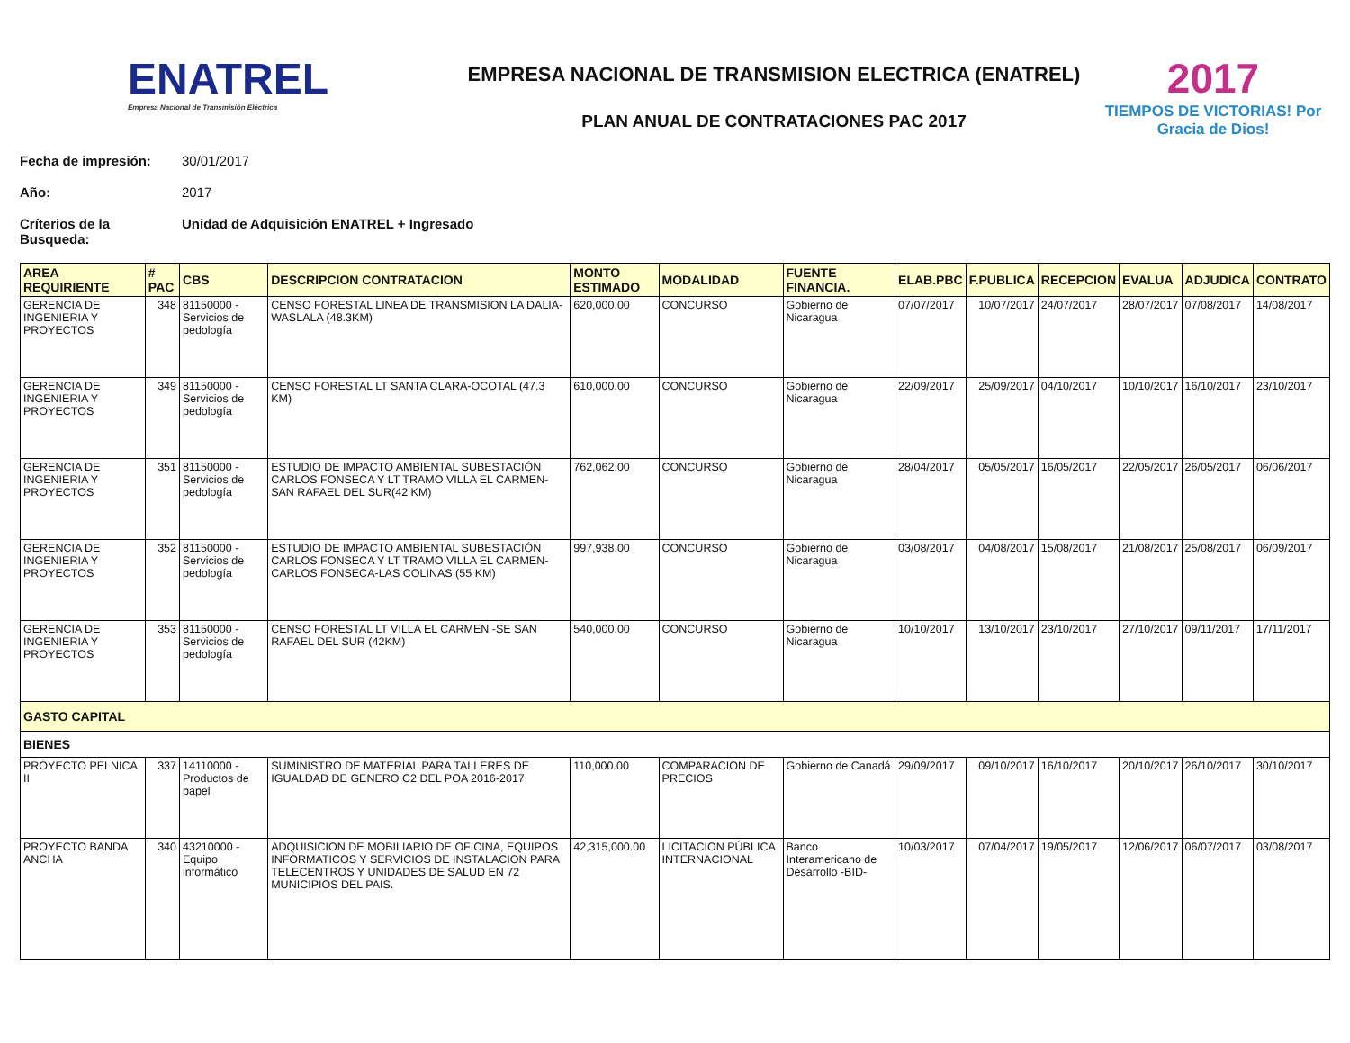ENATREL
Empresa Nacional de Transmisión Eléctrica
EMPRESA NACIONAL DE TRANSMISION ELECTRICA (ENATREL)
PLAN ANUAL DE CONTRATACIONES PAC 2017
2017
TIEMPOS DE VICTORIAS! Por Gracia de Dios!
Fecha de impresión: 30/01/2017
Año: 2017
Críterios de la Busqueda: Unidad de Adquisición ENATREL + Ingresado
| AREA REQUIRIENTE | # PAC | CBS | DESCRIPCION CONTRATACION | MONTO ESTIMADO | MODALIDAD | FUENTE FINANCIA. | ELAB.PBC | F.PUBLICA | RECEPCION | EVALUA | ADJUDICA | CONTRATO |
| --- | --- | --- | --- | --- | --- | --- | --- | --- | --- | --- | --- | --- |
| GERENCIA DE INGENIERIA Y PROYECTOS | 348 | 81150000 - Servicios de pedología | CENSO FORESTAL LINEA DE TRANSMISION LA DALIA-WASLALA (48.3KM) | 620,000.00 | CONCURSO | Gobierno de Nicaragua | 07/07/2017 | 10/07/2017 | 24/07/2017 | 28/07/2017 | 07/08/2017 | 14/08/2017 |
| GERENCIA DE INGENIERIA Y PROYECTOS | 349 | 81150000 - Servicios de pedología | CENSO FORESTAL LT SANTA CLARA-OCOTAL (47.3 KM) | 610,000.00 | CONCURSO | Gobierno de Nicaragua | 22/09/2017 | 25/09/2017 | 04/10/2017 | 10/10/2017 | 16/10/2017 | 23/10/2017 |
| GERENCIA DE INGENIERIA Y PROYECTOS | 351 | 81150000 - Servicios de pedología | ESTUDIO DE IMPACTO AMBIENTAL SUBESTACIÓN CARLOS FONSECA Y LT TRAMO VILLA EL CARMEN- SAN RAFAEL DEL SUR(42 KM) | 762,062.00 | CONCURSO | Gobierno de Nicaragua | 28/04/2017 | 05/05/2017 | 16/05/2017 | 22/05/2017 | 26/05/2017 | 06/06/2017 |
| GERENCIA DE INGENIERIA Y PROYECTOS | 352 | 81150000 - Servicios de pedología | ESTUDIO DE IMPACTO AMBIENTAL SUBESTACIÓN CARLOS FONSECA Y LT TRAMO VILLA EL CARMEN-CARLOS FONSECA-LAS COLINAS (55 KM) | 997,938.00 | CONCURSO | Gobierno de Nicaragua | 03/08/2017 | 04/08/2017 | 15/08/2017 | 21/08/2017 | 25/08/2017 | 06/09/2017 |
| GERENCIA DE INGENIERIA Y PROYECTOS | 353 | 81150000 - Servicios de pedología | CENSO FORESTAL LT VILLA EL CARMEN -SE SAN RAFAEL DEL SUR (42KM) | 540,000.00 | CONCURSO | Gobierno de Nicaragua | 10/10/2017 | 13/10/2017 | 23/10/2017 | 27/10/2017 | 09/11/2017 | 17/11/2017 |
| GASTO CAPITAL | | | | | | | | | | | | |
| BIENES | | | | | | | | | | | | |
| PROYECTO PELNICA II | 337 | 14110000 - Productos de papel | SUMINISTRO DE MATERIAL PARA TALLERES DE IGUALDAD DE GENERO C2 DEL POA 2016-2017 | 110,000.00 | COMPARACION DE PRECIOS | Gobierno de Canadá | 29/09/2017 | 09/10/2017 | 16/10/2017 | 20/10/2017 | 26/10/2017 | 30/10/2017 |
| PROYECTO BANDA ANCHA | 340 | 43210000 - Equipo informático | ADQUISICION DE MOBILIARIO DE OFICINA, EQUIPOS INFORMATICOS Y SERVICIOS DE INSTALACION PARA TELECENTROS Y UNIDADES DE SALUD EN 72 MUNICIPIOS DEL PAIS. | 42,315,000.00 | LICITACION PÚBLICA INTERNACIONAL | Banco Interamericano de Desarrollo -BID- | 10/03/2017 | 07/04/2017 | 19/05/2017 | 12/06/2017 | 06/07/2017 | 03/08/2017 |